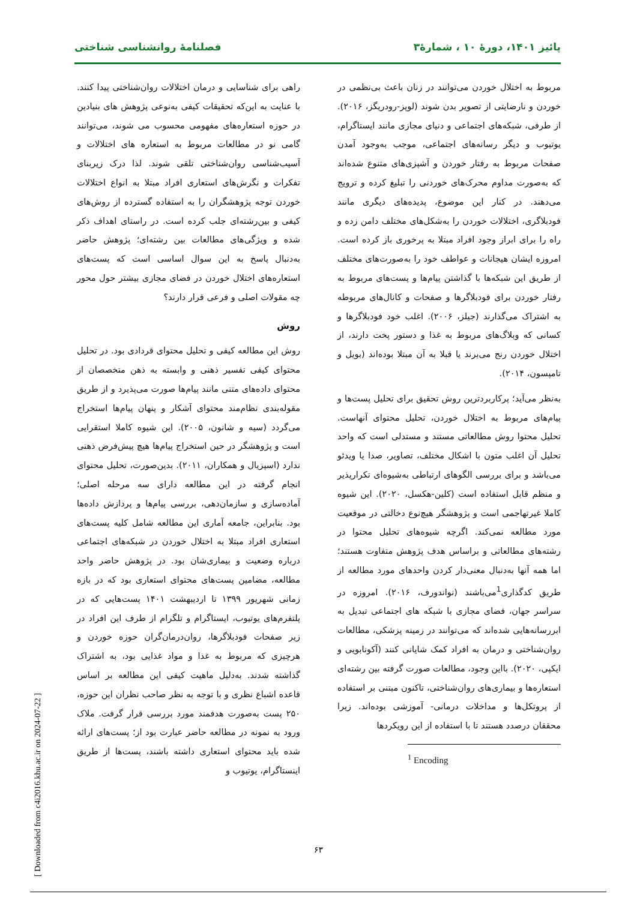پائیز ۱۴۰۱، دورهٔ ۱۰ ، شمارهٔ۳ فصلنامهٔ روانشناسی شناختی
مربوط به اختلال خوردن می‌توانند در زنان باعث بی‌نظمی در خوردن و نارضایتی از تصویر بدن شوند (لوپز-رودریگز، ۲۰۱۶). از طرفی، شبکه‌های اجتماعی و دنیای مجازی مانند ایستاگرام، یوتیوب و دیگر رسانه‌های اجتماعی، موجب به‌وجود آمدن صفحات مربوط به رفتار خوردن و آشپزی‌های متنوع شده‌اند که به‌صورت مداوم محرک‌های خوردنی را تبلیغ کرده و ترویج می‌دهند. در کنار این موضوع، پدیده‌های دیگری مانند فودبلاگری، اختلالات خوردن را به‌شکل‌های مختلف دامن زده و راه را برای ابراز وجود افراد مبتلا به پرخوری باز کرده است. امروزه ایشان هیجانات و عواطف خود را به‌صورت‌های مختلف از طریق این شبکه‌ها با گذاشتن پیام‌ها و پست‌های مربوط به رفتار خوردن برای فودبلاگرها و صفحات و کانال‌های مربوطه به اشتراک می‌گذارند (جیلز، ۲۰۰۶). اغلب خود فودبلاگرها و کسانی که وبلاگ‌های مربوط به غذا و دستور پخت دارند، از اختلال خوردن رنج می‌برند یا قبلا به آن مبتلا بوده‌اند (بویل و تامپسون، ۲۰۱۴).
به‌نظر می‌آید؛ پرکاربردترین روش تحقیق برای تحلیل پست‌ها و پیام‌های مربوط به اختلال خوردن، تحلیل محتوای آنهاست. تحلیل محتوا روش مطالعاتی مستند و مستدلی است که واحد تحلیل آن اغلب متون با اشکال مختلف، تصاویر، صدا یا ویدئو می‌باشد و برای بررسی الگوهای ارتباطی به‌شیوه‌ای تکرارپذیر و منظم قابل استفاده است (کلین-هکسل، ۲۰۲۰). این شیوه کاملا غیرتهاجمی است و پژوهشگر هیچ‌نوع دخالتی در موقعیت مورد مطالعه نمی‌کند. اگرچه شیوه‌های تحلیل محتوا در رشته‌های مطالعاتی و براساس هدف پژوهش متفاوت هستند؛ اما همه آنها به‌دنبال معنی‌دار کردن واحدهای مورد مطالعه از طریق کدگذاری<sup>1</sup>می‌باشند (نواندورف، ۲۰۱۶). امروزه در سراسر جهان، فضای مجازی با شبکه های اجتماعی تبدیل به ابررسانه‌هایی شده‌اند که می‌توانند در زمینه پزشکی، مطالعات روان‌شناختی و درمان به افراد کمک شایانی کنند (آکونابویی و ایکپی، ۲۰۲۰). بااین وجود، مطالعات صورت گرفته بین رشته‌ای استعاره‌ها و بیماری‌های روان‌شناختی، تاکنون مبتنی بر استفاده از پروتکل‌ها و مداخلات درمانی- آموزشی بوده‌اند. زیرا محققان درصدد هستند تا با استفاده از این رویکردها
<sup>1</sup> Encoding
راهی برای شناسایی و درمان اختلالات روان‌شناختی پیدا کنند. با عنایت به این‌که تحقیقات کیفی به‌نوعی پژوهش های بنیادین در حوزه استعاره‌های مفهومی محسوب می شوند، می‌توانند گامی نو در مطالعات مربوط به استعاره های اختلالات و آسیب‌شناسی روان‌شناختی تلقی شوند. لذا درک زیربنای تفکرات و نگرش‌های استعاری افراد مبتلا به انواع اختلالات خوردن توجه پژوهشگران را به استفاده گسترده از روش‌های کیفی و بین‌رشته‌ای جلب کرده است. در راستای اهداف ذکر شده و ویژگی‌های مطالعات بین رشته‌ای؛ پژوهش حاضر به‌دنبال پاسخ به این سوال اساسی است که پست‌های استعاره‌های اختلال خوردن در فضای مجازی بیشتر حول محور چه مقولات اصلی و فرعی قرار دارند؟
روش
روش این مطالعه کیفی و تحلیل محتوای قردادی بود. در تحلیل محتوای کیفی تفسیر ذهنی و وابسته به ذهن متخصصان از محتوای داده‌های متنی مانند پیام‌ها صورت می‌پذیرد و از طریق مقوله‌بندی نظام‌مند محتوای آشکار و پنهان پیام‌ها استخراج می‌گردد (سیه و شانون، ۲۰۰۵). این شیوه کاملا استقرایی است و پژوهشگر در حین استخراج پیام‌ها هیچ پیش‌فرض ذهنی ندارد (اسپزیال و همکاران، ۲۰۱۱). بدین‌صورت، تحلیل محتوای انجام گرفته در این مطالعه دارای سه مرحله اصلی؛ آماده‌سازی و سازمان‌دهی، بررسی پیام‌ها و پردازش داده‌ها بود. بنابراین، جامعه آماری این مطالعه شامل کلیه پست‌های استعاری افراد مبتلا به اختلال خوردن در شبکه‌های اجتماعی درباره وضعیت و بیماری‌شان بود. در پژوهش حاضر واحد مطالعه، مضامین پست‌های محتوای استعاری بود که در بازه زمانی شهریور ۱۳۹۹ تا اردیبهشت ۱۴۰۱ پست‌هایی که در پلتفرم‌های یوتیوب، ایستاگرام و تلگرام از طرف این افراد در زیر صفحات فودبلاگرها، روان‌درمان‌گران حوزه خوردن و هرچیزی که مربوط به غذا و مواد غذایی بود، به اشتراک گذاشته شدند. به‌دلیل ماهیت کیفی این مطالعه بر اساس قاعده اشباع نظری و با توجه به نظر صاحب نظران این حوزه، ۲۵۰ پست به‌صورت هدفمند مورد بررسی قرار گرفت. ملاک ورود به نمونه در مطالعه حاضر عبارت بود از؛ پست‌های ارائه شده باید محتوای استعاری داشته باشند، پست‌ها از طریق اینستاگرام، یوتیوب و
۶۳
[ Downloaded from c4i2016.khu.ac.ir on 2024-07-22 ]